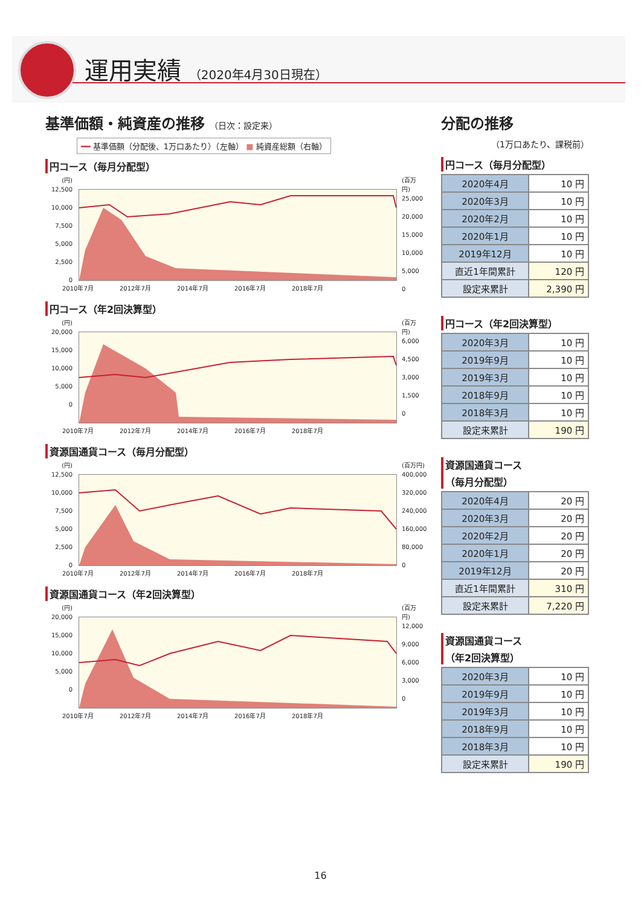運用実績 （2020年4月30日現在）
基準価額・純資産の推移 （日次：設定来）
━━ 基準価額（分配後、1万口あたり）（左軸） ■ 純資産総額（右軸）
円コース（毎月分配型）
(円)
12,500
10,000
7,500
5,000
2,500
0
(百万円)
25,000
20,000
15,000
10,000
5,000
0
2010年7月 2012年7月 2014年7月 2016年7月 2018年7月
円コース（年2回決算型）
(円)
20,000
15,000
10,000
5,000
0
(百万円)
6,000
4,500
3,000
1,500
0
2010年7月 2012年7月 2014年7月 2016年7月 2018年7月
資源国通貨コース（毎月分配型）
(円)
12,500
10,000
7,500
5,000
2,500
0
(百万円)
400,000
320,000
240,000
160,000
80,000
0
2010年7月 2012年7月 2014年7月 2016年7月 2018年7月
資源国通貨コース（年2回決算型）
(円)
20,000
15,000
10,000
5,000
0
(百万円)
12,000
9,000
6,000
3,000
0
2010年7月 2012年7月 2014年7月 2016年7月 2018年7月
分配の推移
（1万口あたり、課税前）
円コース（毎月分配型）
| 2020年4月 | 10 円 |
| 2020年3月 | 10 円 |
| 2020年2月 | 10 円 |
| 2020年1月 | 10 円 |
| 2019年12月 | 10 円 |
| 直近1年間累計 | 120 円 |
| 設定来累計 | 2,390 円 |
円コース（年2回決算型）
| 2020年3月 | 10 円 |
| 2019年9月 | 10 円 |
| 2019年3月 | 10 円 |
| 2018年9月 | 10 円 |
| 2018年3月 | 10 円 |
| 設定来累計 | 190 円 |
資源国通貨コース
（毎月分配型）
| 2020年4月 | 20 円 |
| 2020年3月 | 20 円 |
| 2020年2月 | 20 円 |
| 2020年1月 | 20 円 |
| 2019年12月 | 20 円 |
| 直近1年間累計 | 310 円 |
| 設定来累計 | 7,220 円 |
資源国通貨コース
（年2回決算型）
| 2020年3月 | 10 円 |
| 2019年9月 | 10 円 |
| 2019年3月 | 10 円 |
| 2018年9月 | 10 円 |
| 2018年3月 | 10 円 |
| 設定来累計 | 190 円 |
16